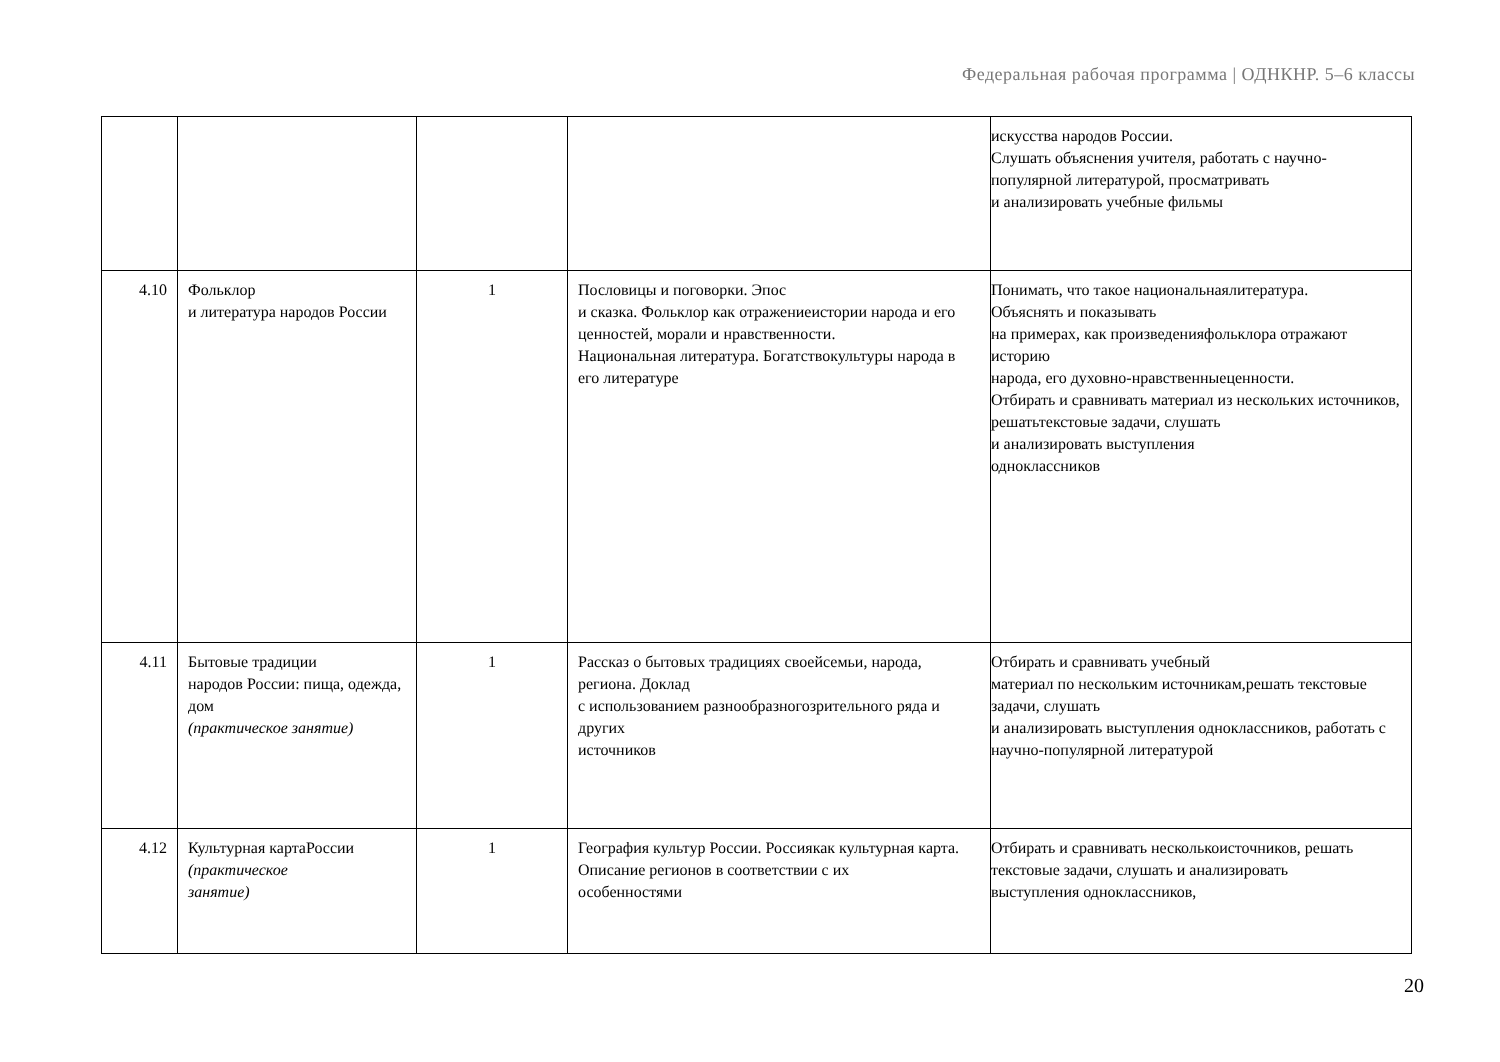Федеральная рабочая программа | ОДНКНР. 5–6 классы
| | | | | искусства народов России. Слушать объяснения учителя, работать с научно-популярной литературой, просматривать и анализировать учебные фильмы |
| 4.10 | Фольклор и литература народов России | 1 | Пословицы и поговорки. Эпос и сказка. Фольклор как отражениеистории народа и его ценностей, морали и нравственности. Национальная литература. Богатствокультуры народа в его литературе | Понимать, что такое национальнаялитература. Объяснять и показывать на примерах, как произведенияфольклора отражают историю народа, его духовно-нравственныеценности. Отбирать и сравнивать материал из нескольких источников, решатьтекстовые задачи, слушать и анализировать выступления одноклассников |
| 4.11 | Бытовые традиции народов России: пища, одежда, дом (практическое занятие) | 1 | Рассказ о бытовых традициях своейсемьи, народа, региона. Доклад с использованием разнообразногозрительного ряда и других источников | Отбирать и сравнивать учебный материал по нескольким источникам,решать текстовые задачи, слушать и анализировать выступления одноклассников, работать с научно-популярной литературой |
| 4.12 | Культурная картаРоссии (практическое занятие) | 1 | География культур России. Россиякак культурная карта. Описание регионов в соответствии с их особенностями | Отбирать и сравнивать несколькоисточников, решать текстовые задачи, слушать и анализировать выступления одноклассников, |
20